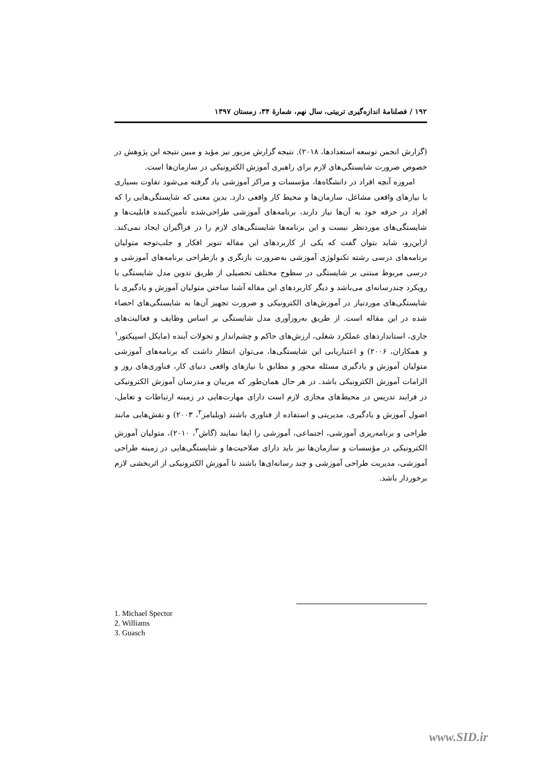۱۹۲ / فصلنامۀ اندازه‌گیری تربیتی، سال نهم، شمارۀ ۳۴، زمستان ۱۳۹۷
(گزارش انجمن توسعه استعدادها، ۲۰۱۸). نتیجه گزارش مزبور نیز مؤید و مبین نتیجه این پژوهش در خصوص ضرورت شایستگی‌های لازم برای راهبری آموزش الکترونیکی در سازمان‌ها است.
امروزه آنچه افراد در دانشگاه‌ها، مؤسسات و مراکز آموزشی یاد گرفته می‌شود تفاوت بسیاری با نیازهای واقعی مشاغل، سازمان‌ها و محیط کار واقعی دارد. بدین معنی که شایستگی‌هایی را که افراد در حرفه خود به آن‌ها نیاز دارند، برنامه‌های آموزشی طراحی‌شده تأمین‌کننده قابلیت‌ها و شایستگی‌های موردنظر نیست و این برنامه‌ها شایستگی‌های لازم را در فراگیران ایجاد نمی‌کند. ازاین‌رو، شاید بتوان گفت که یکی از کاربردهای این مقاله تنویر افکار و جلب‌توجه متولیان برنامه‌های درسی رشته تکنولوژی آموزشی به‌ضرورت بازنگری و بازطراحی برنامه‌های آموزشی و درسی مربوط مبتنی بر شایستگی در سطوح مختلف تحصیلی از طریق تدوین مدل شایستگی با رویکرد چندرسانه‌ای می‌باشد و دیگر کاربردهای این مقاله آشنا ساختن متولیان آموزش و یادگیری با شایستگی‌های موردنیاز در آموزش‌های الکترونیکی و ضرورت تجهیز آن‌ها به شایستگی‌های احصاء شده در این مقاله است. از طریق به‌روزآوری مدل شایستگی بر اساس وظایف و فعالیت‌های جاری، استانداردهای عملکرد شغلی، ارزش‌های حاکم و چشم‌انداز و تحولات آینده (مایکل اسپیکتور<sup>۱</sup> و همکاران، ۲۰۰۶) و اعتباریابی این شایستگی‌ها، می‌توان انتظار داشت که برنامه‌های آموزشی متولیان آموزش و یادگیری مسئله محور و مطابق با نیازهای واقعی دنیای کار، فناوری‌های روز و الزامات آموزش الکترونیکی باشد. در هر حال همان‌طور که مربیان و مدرسان آموزش الکترونیکی در فرایند تدریس در محیط‌های مجازی لازم است دارای مهارت‌هایی در زمینه ارتباطات و تعامل، اصول آموزش و یادگیری، مدیریتی و استفاده از فناوری باشند (ویلیامز<sup>۲</sup>، ۲۰۰۳) و نقش‌هایی مانند طراحی و برنامه‌ریزی آموزشی، اجتماعی، آموزشی را ایفا نمایند (گاش<sup>۳</sup>، ۲۰۱۰)، متولیان آموزش الکترونیکی در مؤسسات و سازمان‌ها نیز باید دارای صلاحیت‌ها و شایستگی‌هایی در زمینه طراحی آموزشی، مدیریت طراحی آموزشی و چند رسانه‌ای‌ها باشند تا آموزش الکترونیکی از اثربخشی لازم برخوردار باشد.
1. Michael Spector
2. Williams
3. Guasch
www.SID.ir